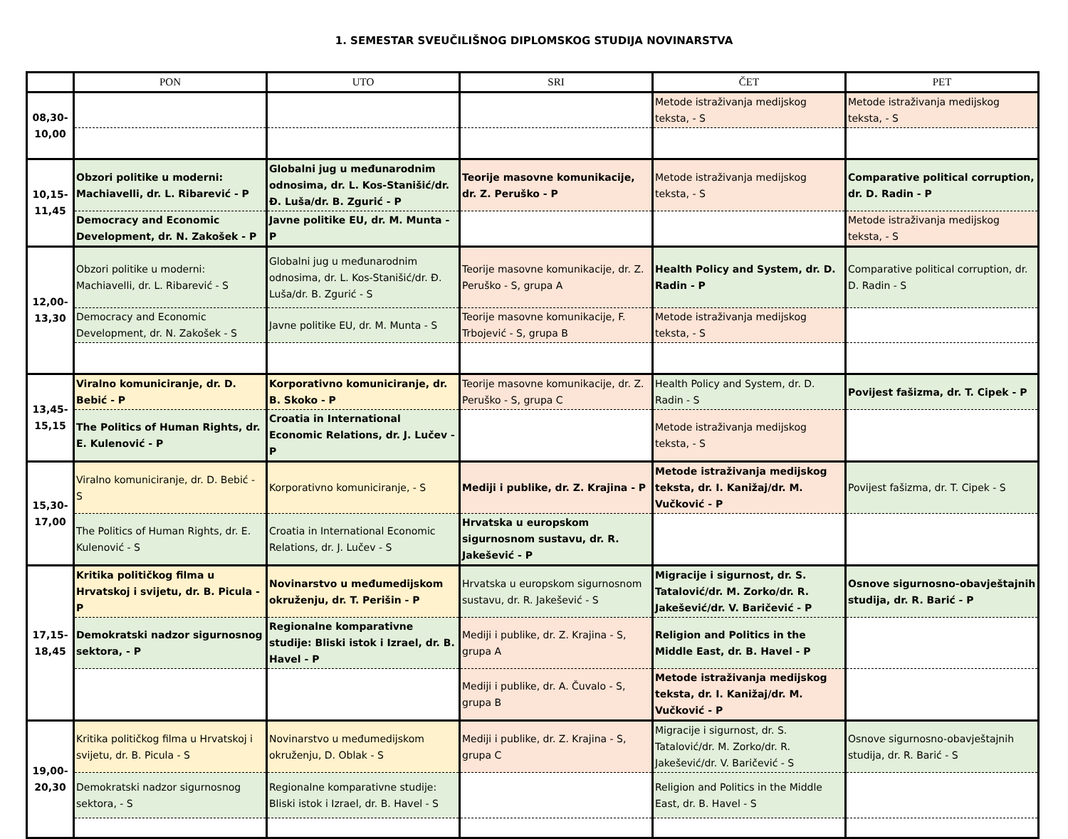1. SEMESTAR SVEUČILIŠNOG DIPLOMSKOG STUDIJA NOVINARSTVA
| | PON | UTO | SRI | ČET | PET |
| --- | --- | --- | --- | --- | --- |
| 08,30- 10,00 | | | | Metode istraživanja medijskog teksta, - S | Metode istraživanja medijskog teksta, - S |
| 10,15- 11,45 | Obzori politike u moderni: Machiavelli, dr. L. Ribarević - P | Globalni jug u međunarodnim odnosima, dr. L. Kos-Stanišić/dr. Đ. Luša/dr. B. Zgurić - P | Teorije masovne komunikacije, dr. Z. Peruško - P | Metode istraživanja medijskog teksta, - S | Comparative political corruption, dr. D. Radin - P |
| | Democracy and Economic Development, dr. N. Zakošek - P | Javne politike EU, dr. M. Munta - P | | | Metode istraživanja medijskog teksta, - S |
| 12,00- 13,30 | Obzori politike u moderni: Machiavelli, dr. L. Ribarević - S | Globalni jug u međunarodnim odnosima, dr. L. Kos-Stanišić/dr. Đ. Luša/dr. B. Zgurić - S | Teorije masovne komunikacije, dr. Z. Peruško - S, grupa A | Health Policy and System, dr. D. Radin - P | Comparative political corruption, dr. D. Radin - S |
| | Democracy and Economic Development, dr. N. Zakošek - S | Javne politike EU, dr. M. Munta - S | Teorije masovne komunikacije, F. Trbojević - S, grupa B | Metode istraživanja medijskog teksta, - S | |
| 13,45- 15,15 | Viralno komuniciranje, dr. D. Bebić - P | Korporativno komuniciranje, dr. B. Skoko - P | Teorije masovne komunikacije, dr. Z. Peruško - S, grupa C | Health Policy and System, dr. D. Radin - S | Povijest fašizma, dr. T. Cipek - P |
| | The Politics of Human Rights, dr. E. Kulenović - P | Croatia in International Economic Relations, dr. J. Lučev - P | | Metode istraživanja medijskog teksta, - S | |
| 15,30- 17,00 | Viralno komuniciranje, dr. D. Bebić - S | Korporativno komuniciranje, - S | Mediji i publike, dr. Z. Krajina - P | Metode istraživanja medijskog teksta, dr. I. Kanižaj/dr. M. Vučković - P | Povijest fašizma, dr. T. Cipek - S |
| | The Politics of Human Rights, dr. E. Kulenović - S | Croatia in International Economic Relations, dr. J. Lučev - S | Hrvatska u europskom sigurnosnom sustavu, dr. R. Jakešević - P | | |
| 17,15- 18,45 | Kritika političkog filma u Hrvatskoj i svijetu, dr. B. Picula - P | Novinarstvo u međumedijskom okruženju, dr. T. Perišin - P | Hrvatska u europskom sigurnosnom sustavu, dr. R. Jakešević - S | Migracije i sigurnost, dr. S. Tatalović/dr. M. Zorko/dr. R. Jakešević/dr. V. Baričević - P | Osnove sigurnosno-obavještajnih studija, dr. R. Barić - P |
| | Demokratski nadzor sigurnosnog sektora, - P | Regionalne komparativne studije: Bliski istok i Izrael, dr. B. Havel - P | Mediji i publike, dr. Z. Krajina - S, grupa A | Religion and Politics in the Middle East, dr. B. Havel - P | |
| | | | Mediji i publike, dr. A. Čuvalo - S, grupa B | Metode istraživanja medijskog teksta, dr. I. Kanižaj/dr. M. Vučković - P | |
| 19,00- 20,30 | Kritika političkog filma u Hrvatskoj i svijetu, dr. B. Picula - S | Novinarstvo u međumedijskom okruženju, D. Oblak - S | Mediji i publike, dr. Z. Krajina - S, grupa C | Migracije i sigurnost, dr. S. Tatalović/dr. M. Zorko/dr. R. Jakešević/dr. V. Baričević - S | Osnove sigurnosno-obavještajnih studija, dr. R. Barić - S |
| | Demokratski nadzor sigurnosnog sektora, - S | Regionalne komparativne studije: Bliski istok i Izrael, dr. B. Havel - S | | Religion and Politics in the Middle East, dr. B. Havel - S | |